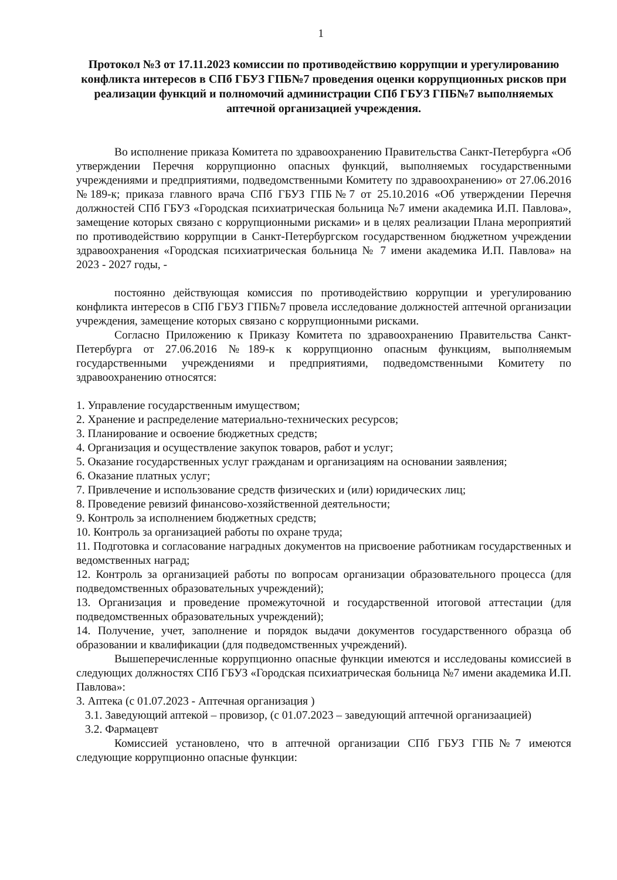1
Протокол №3 от 17.11.2023 комиссии по противодействию коррупции и урегулированию конфликта интересов в СПб ГБУЗ ГПБ№7 проведения оценки коррупционных рисков при реализации функций и полномочий администрации СПб ГБУЗ ГПБ№7 выполняемых аптечной организацией учреждения.
Во исполнение приказа Комитета по здравоохранению Правительства Санкт-Петербурга «Об утверждении Перечня коррупционно опасных функций, выполняемых государственными учреждениями и предприятиями, подведомственными Комитету по здравоохранению» от 27.06.2016 №189-к; приказа главного врача СПб ГБУЗ ГПБ№7 от 25.10.2016 «Об утверждении Перечня должностей СПб ГБУЗ «Городская психиатрическая больница №7 имени академика И.П. Павлова», замещение которых связано с коррупционными рисками» и в целях реализации Плана мероприятий по противодействию коррупции в Санкт-Петербургском государственном бюджетном учреждении здравоохранения «Городская психиатрическая больница № 7 имени академика И.П. Павлова» на 2023 - 2027 годы, -
постоянно действующая комиссия по противодействию коррупции и урегулированию конфликта интересов в СПб ГБУЗ ГПБ№7 провела исследование должностей аптечной организации учреждения, замещение которых связано с коррупционными рисками.
Согласно Приложению к Приказу Комитета по здравоохранению Правительства Санкт-Петербурга от 27.06.2016 №189-к к коррупционно опасным функциям, выполняемым государственными учреждениями и предприятиями, подведомственными Комитету по здравоохранению относятся:
1. Управление государственным имуществом;
2. Хранение и распределение материально-технических ресурсов;
3. Планирование и освоение бюджетных средств;
4. Организация и осуществление закупок товаров, работ и услуг;
5. Оказание государственных услуг гражданам и организациям на основании заявления;
6. Оказание платных услуг;
7. Привлечение и использование средств физических и (или) юридических лиц;
8. Проведение ревизий финансово-хозяйственной деятельности;
9. Контроль за исполнением бюджетных средств;
10. Контроль за организацией работы по охране труда;
11. Подготовка и согласование наградных документов на присвоение работникам государственных и ведомственных наград;
12. Контроль за организацией работы по вопросам организации образовательного процесса (для подведомственных образовательных учреждений);
13. Организация и проведение промежуточной и государственной итоговой аттестации (для подведомственных образовательных учреждений);
14. Получение, учет, заполнение и порядок выдачи документов государственного образца об образовании и квалификации (для подведомственных учреждений).
Вышеперечисленные коррупционно опасные функции имеются и исследованы комиссией в следующих должностях СПб ГБУЗ «Городская психиатрическая больница №7 имени академика И.П. Павлова»:
3. Аптека (с 01.07.2023 - Аптечная организация )
3.1. Заведующий аптекой – провизор, (с 01.07.2023 – заведующий аптечной организаацией)
3.2. Фармацевт
Комиссией установлено, что в аптечной организации СПб ГБУЗ ГПБ№7 имеются следующие коррупционно опасные функции: